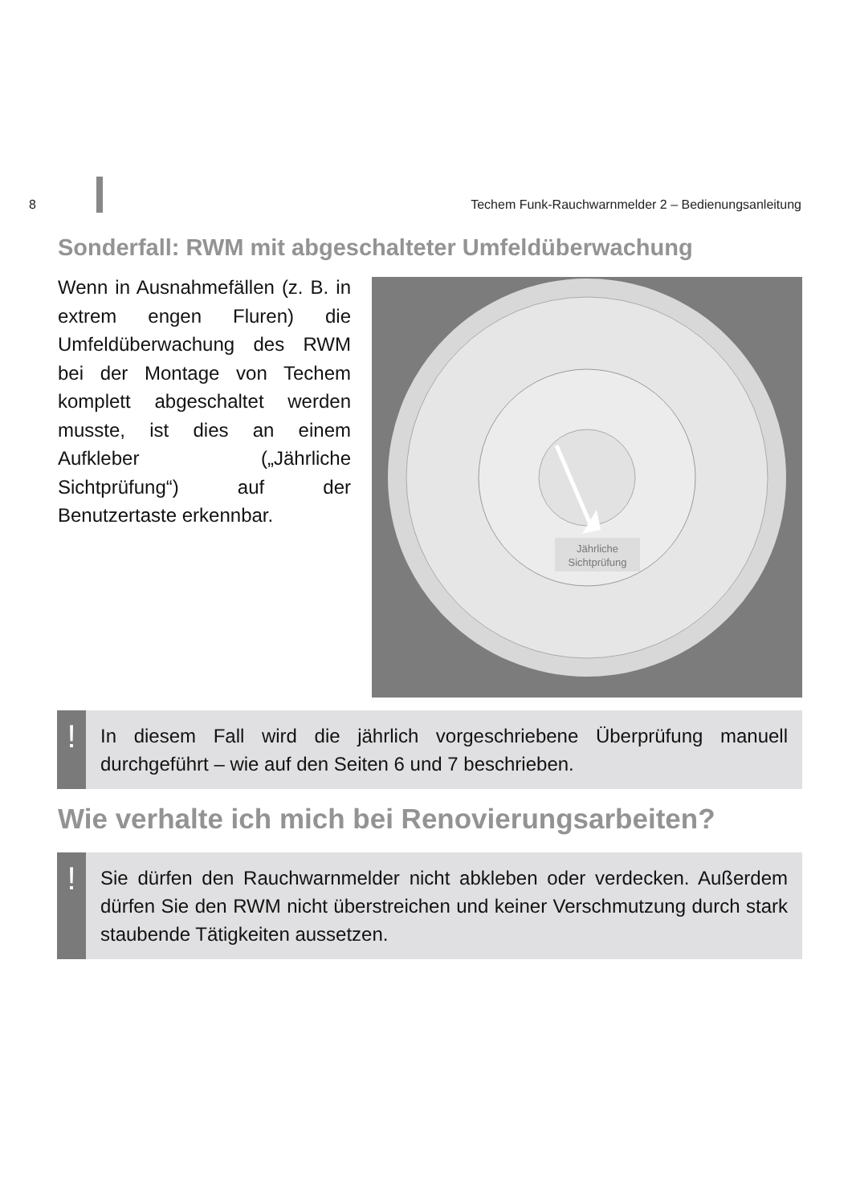8 Techem Funk-Rauchwarnmelder 2 – Bedienungsanleitung
Sonderfall: RWM mit abgeschalteter Umfeldüberwachung
Wenn in Ausnahmefällen (z. B. in extrem engen Fluren) die Umfeldüberwachung des RWM bei der Montage von Techem komplett abgeschaltet werden musste, ist dies an einem Aufkleber („Jährliche Sichtprüfung“) auf der Benutzertaste erkennbar.
Jährliche
Sichtprüfung
!
In diesem Fall wird die jährlich vorgeschriebene Überprüfung manuell durchgeführt – wie auf den Seiten 6 und 7 beschrieben.
Wie verhalte ich mich bei Renovierungsarbeiten?
!
Sie dürfen den Rauchwarnmelder nicht abkleben oder verdecken. Außerdem dürfen Sie den RWM nicht überstreichen und keiner Verschmutzung durch stark staubende Tätigkeiten aussetzen.